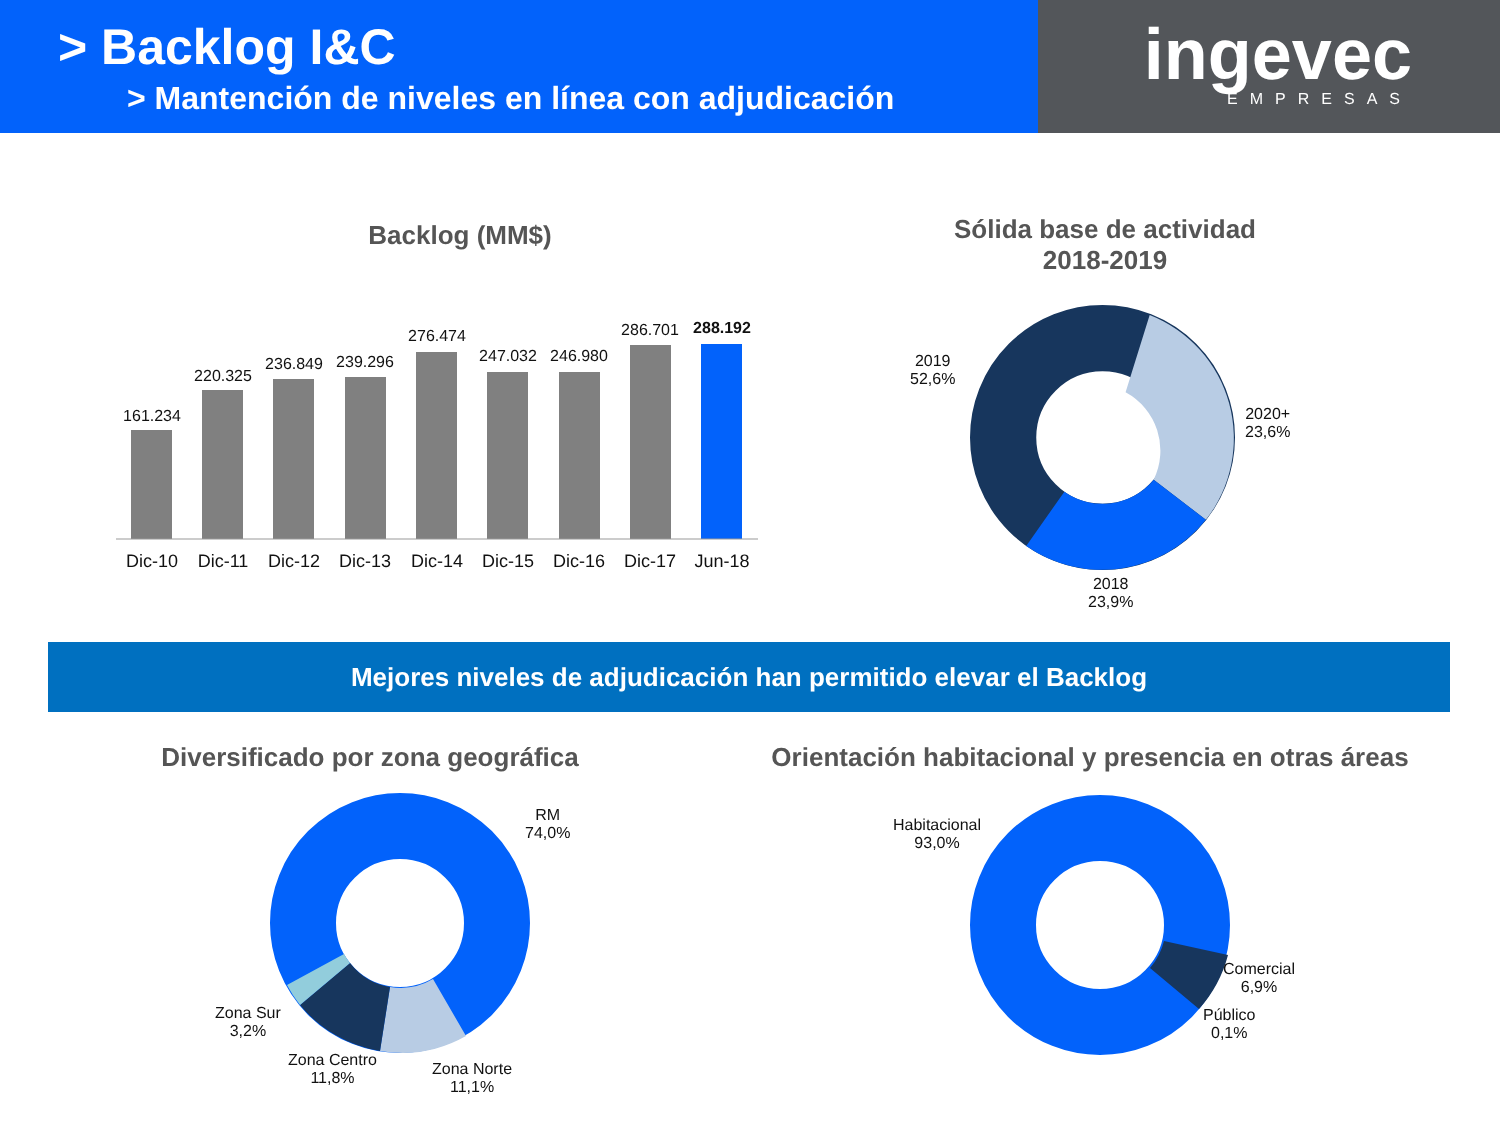> Backlog I&C
> Mantención de niveles en línea con adjudicación
ingevec
EMPRESAS
Backlog (MM$)
161.234
220.325
236.849
239.296
276.474
247.032
246.980
286.701
288.192
Dic-10
Dic-11
Dic-12
Dic-13
Dic-14
Dic-15
Dic-16
Dic-17
Jun-18
Sólida base de actividad
2018-2019
2019
52,6%
2020+
23,6%
2018
23,9%
Mejores niveles de adjudicación han permitido elevar el Backlog
Diversificado por zona geográfica
Orientación habitacional y presencia en otras áreas
RM
74,0%
Zona Sur
3,2%
Zona Centro
11,8%
Zona Norte
11,1%
Habitacional
93,0%
Comercial
6,9%
Público
0,1%